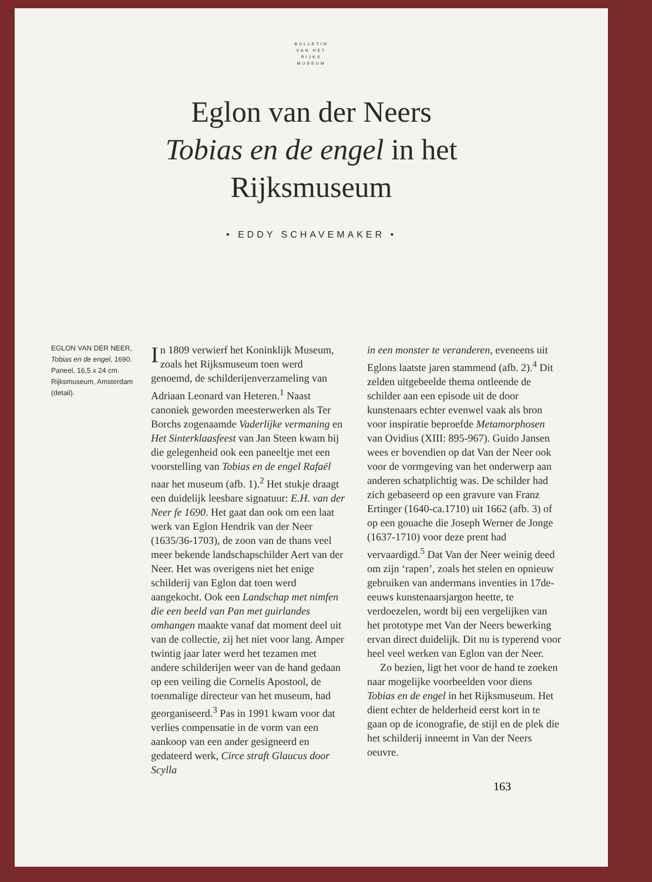BULLETIN
VAN HET
RIJKS
MUSEUM
Eglon van der Neers
Tobias en de engel in het
Rijksmuseum
• EDDY SCHAVEMAKER •
EGLON VAN DER NEER, Tobias en de engel, 1690. Paneel, 16,5 x 24 cm. Rijksmuseum, Amsterdam (detail).
In 1809 verwierf het Koninklijk Museum, zoals het Rijksmuseum toen werd genoemd, de schilderijenverzameling van Adriaan Leonard van Heteren.<sup>1</sup> Naast canoniek geworden meesterwerken als Ter Borchs zogenaamde Vaderlijke vermaning en Het Sinterklaasfeest van Jan Steen kwam bij die gelegenheid ook een paneeltje met een voorstelling van Tobias en de engel Rafaël naar het museum (afb. 1).<sup>2</sup> Het stukje draagt een duidelijk leesbare signatuur: E.H. van der Neer fe 1690. Het gaat dan ook om een laat werk van Eglon Hendrik van der Neer (1635/36-1703), de zoon van de thans veel meer bekende landschapschilder Aert van der Neer. Het was overigens niet het enige schilderij van Eglon dat toen werd aangekocht. Ook een Landschap met nimfen die een beeld van Pan met guirlandes omhangen maakte vanaf dat moment deel uit van de collectie, zij het niet voor lang. Amper twintig jaar later werd het tezamen met andere schilderijen weer van de hand gedaan op een veiling die Cornelis Apostool, de toenmalige directeur van het museum, had georganiseerd.<sup>3</sup> Pas in 1991 kwam voor dat verlies compensatie in de vorm van een aankoop van een ander gesigneerd en gedateerd werk, Circe straft Glaucus door Scylla
in een monster te veranderen, eveneens uit Eglons laatste jaren stammend (afb. 2).<sup>4</sup> Dit zelden uitgebeelde thema ontleende de schilder aan een episode uit de door kunstenaars echter evenwel vaak als bron voor inspiratie beproefde Metamorphosen van Ovidius (XIII: 895-967). Guido Jansen wees er bovendien op dat Van der Neer ook voor de vormgeving van het onderwerp aan anderen schatplichtig was. De schilder had zich gebaseerd op een gravure van Franz Ertinger (1640-ca.1710) uit 1662 (afb. 3) of op een gouache die Joseph Werner de Jonge (1637-1710) voor deze prent had vervaardigd.<sup>5</sup> Dat Van der Neer weinig deed om zijn ‘rapen’, zoals het stelen en opnieuw gebruiken van andermans inventies in 17de-eeuws kunstenaarsjargon heette, te verdoezelen, wordt bij een vergelijken van het prototype met Van der Neers bewerking ervan direct duidelijk. Dit nu is typerend voor heel veel werken van Eglon van der Neer.
Zo bezien, ligt het voor de hand te zoeken naar mogelijke voorbeelden voor diens Tobias en de engel in het Rijksmuseum. Het dient echter de helderheid eerst kort in te gaan op de iconografie, de stijl en de plek die het schilderij inneemt in Van der Neers oeuvre.
163